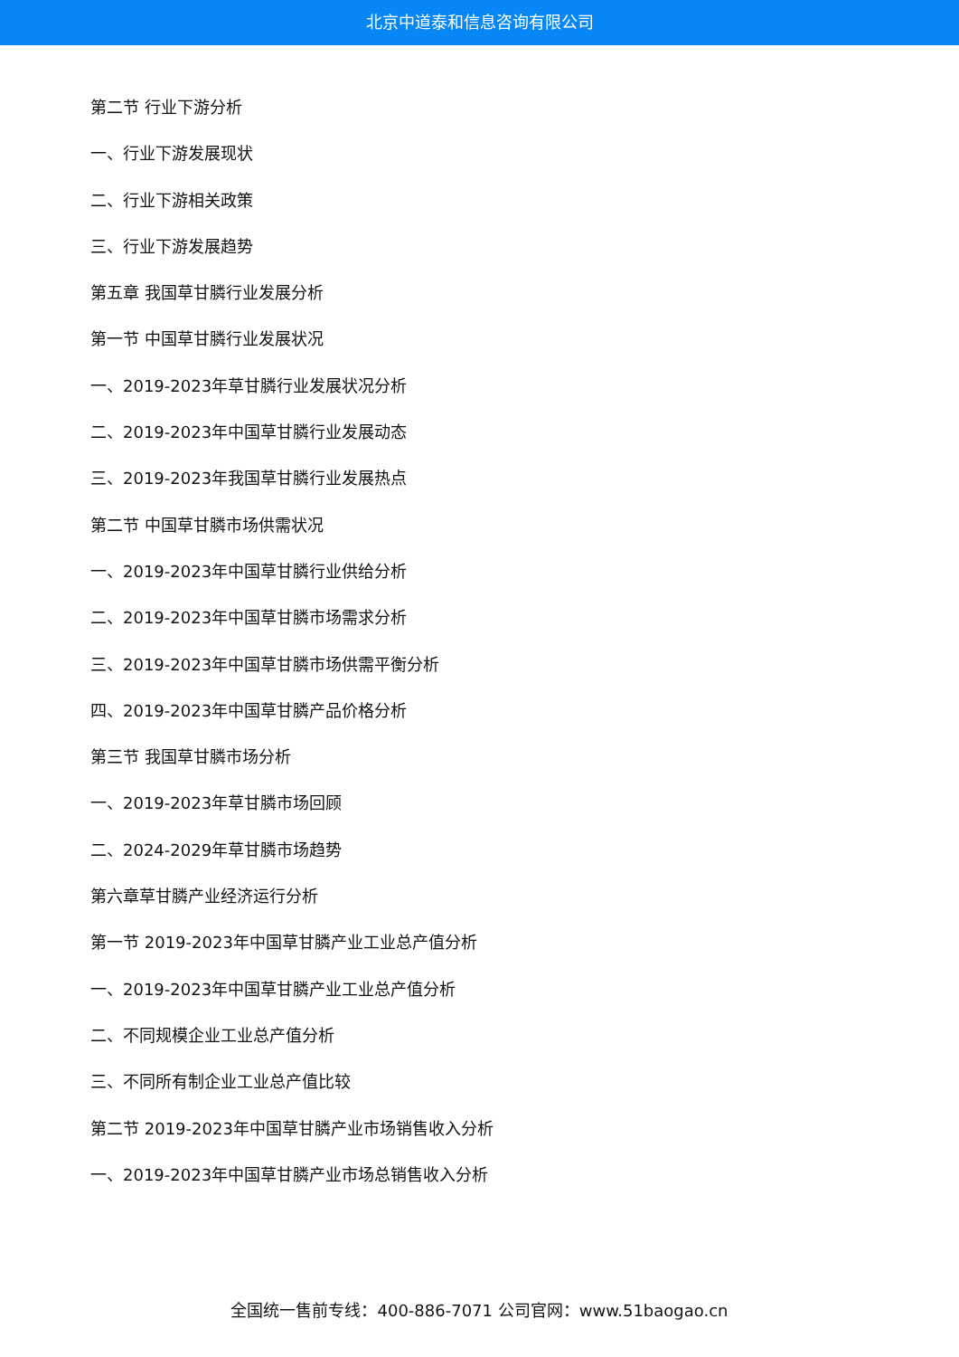北京中道泰和信息咨询有限公司
第二节 行业下游分析
一、行业下游发展现状
二、行业下游相关政策
三、行业下游发展趋势
第五章 我国草甘膦行业发展分析
第一节 中国草甘膦行业发展状况
一、2019-2023年草甘膦行业发展状况分析
二、2019-2023年中国草甘膦行业发展动态
三、2019-2023年我国草甘膦行业发展热点
第二节 中国草甘膦市场供需状况
一、2019-2023年中国草甘膦行业供给分析
二、2019-2023年中国草甘膦市场需求分析
三、2019-2023年中国草甘膦市场供需平衡分析
四、2019-2023年中国草甘膦产品价格分析
第三节 我国草甘膦市场分析
一、2019-2023年草甘膦市场回顾
二、2024-2029年草甘膦市场趋势
第六章草甘膦产业经济运行分析
第一节 2019-2023年中国草甘膦产业工业总产值分析
一、2019-2023年中国草甘膦产业工业总产值分析
二、不同规模企业工业总产值分析
三、不同所有制企业工业总产值比较
第二节 2019-2023年中国草甘膦产业市场销售收入分析
一、2019-2023年中国草甘膦产业市场总销售收入分析
全国统一售前专线：400-886-7071 公司官网：www.51baogao.cn